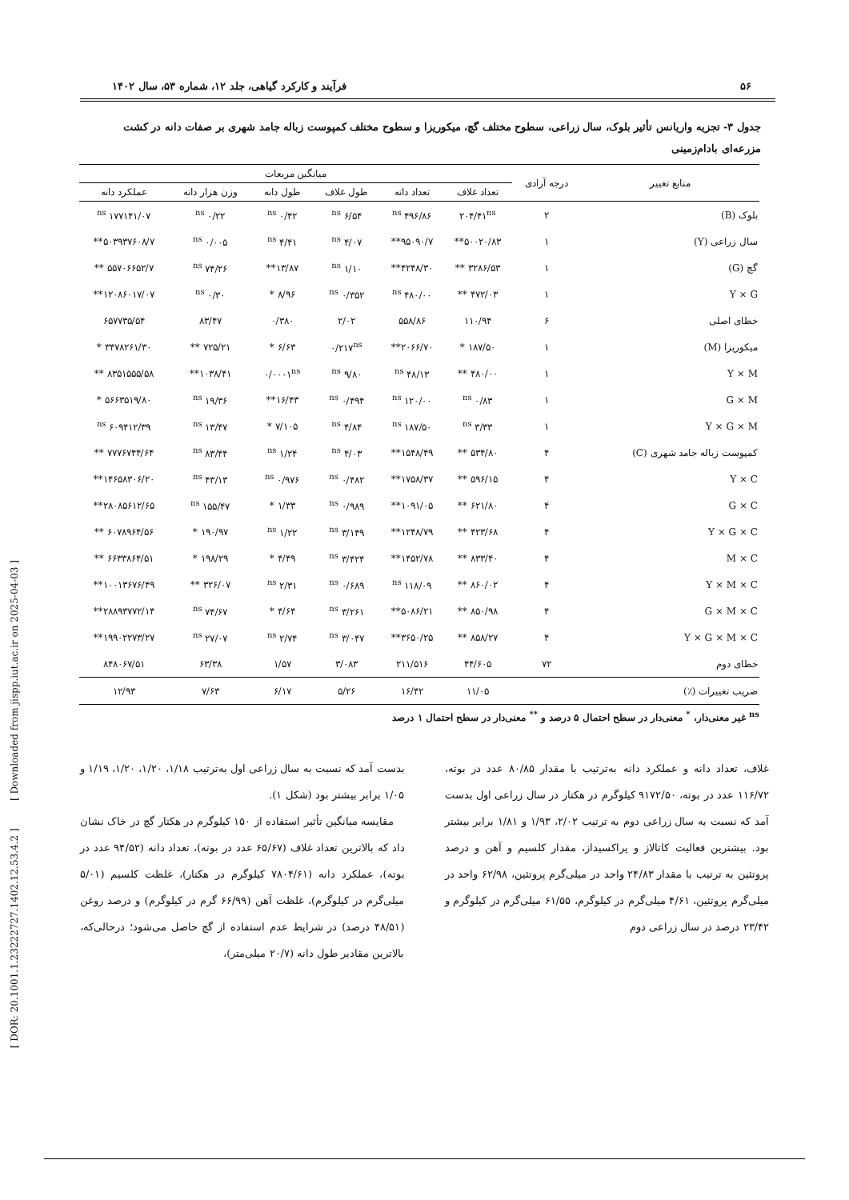[ DOR: 20.1001.1.23222727.1402.12.53.4.2 ] [ Downloaded from jispp.iut.ac.ir on 2025-04-03 ]
۵۶ فرآیند و کارکرد گیاهی، جلد ۱۲، شماره ۵۳، سال ۱۴۰۲
جدول ۳- تجزیه واریانس تأثیر بلوک، سال زراعی، سطوح مختلف گچ، میکوریزا و سطوح مختلف کمپوست زباله جامد شهری بر صفات دانه در کشت مزرعه‌ای بادام‌زمینی
| منابع تغییر | درجه آزادی | میانگین مربعات | | | | | |
| --- | --- | --- | --- | --- | --- | --- | --- |
| | | تعداد غلاف | تعداد دانه | طول غلاف | طول دانه | وزن هزار دانه | عملکرد دانه |
| بلوک (B) | ۲ | ۲۰۴/۴۱<sup>ns</sup> | ۴۹۶/۸۶ <sup>ns</sup> | ۶/۵۴ <sup>ns</sup> | ۰/۴۲ <sup>ns</sup> | ۰/۲۲ <sup>ns</sup> | ۱۷۷۱۴۱/۰۷ <sup>ns</sup> |
| سال زراعی (Y) | ۱ | ۵۰۰۲۰/۸۳** | ۹۵۰۹۰/۷** | ۴/۰۷ <sup>ns</sup> | ۴/۴۱ <sup>ns</sup> | ۰/۰۰۵ <sup>ns</sup> | ۵۰۳۹۳۷۶۰۸/۷** |
| گچ (G) | ۱ | ۳۲۸۶/۵۳ ** | ۴۲۴۸/۳۰** | ۱/۱۰ <sup>ns</sup> | ۱۳/۸۷** | ۷۴/۲۶ <sup>ns</sup> | ۵۵۷۰۶۶۵۲/۷ ** |
| Y × G | ۱ | ۴۷۲/۰۳ ** | ۴۸۰/۰۰ <sup>ns</sup> | ۰/۳۵۲ <sup>ns</sup> | ۸/۹۶ * | ۰/۳۰ <sup>ns</sup> | ۱۲۰۸۶۰۱۷/۰۷** |
| خطای اصلی | ۶ | ۱۱۰/۹۴ | ۵۵۸/۸۶ | ۲/۰۲ | ۰/۳۸۰ | ۸۳/۴۷ | ۶۵۷۷۳۵/۵۴ |
| میکوریزا (M) | ۱ | ۱۸۷/۵۰ * | ۲۰۶۶/۷۰** | ۰/۲۱۷<sup>ns</sup> | ۶/۶۳ * | ۷۲۵/۲۱ ** | ۳۴۷۸۲۶۱/۳۰ * |
| Y × M | ۱ | ۴۸۰/۰۰ ** | ۴۸/۱۳ <sup>ns</sup> | ۹/۸۰ <sup>ns</sup> | ۰/۰۰۰۱<sup>ns</sup> | ۱۰۳۸/۴۱** | ۸۳۵۱۵۵۵/۵۸ ** |
| G × M | ۱ | ۰/۸۳ <sup>ns</sup> | ۱۲۰/۰۰ <sup>ns</sup> | ۰/۴۹۴ <sup>ns</sup> | ۱۶/۴۳** | ۱۹/۳۶ <sup>ns</sup> | ۵۶۶۳۵۱۹/۸۰ * |
| Y × G × M | ۱ | ۳/۳۳ <sup>ns</sup> | ۱۸۷/۵۰ <sup>ns</sup> | ۴/۸۴ <sup>ns</sup> | ۷/۱۰۵ * | ۱۳/۴۷ <sup>ns</sup> | ۶۰۹۴۱۲/۳۹ <sup>ns</sup> |
| کمپوست زباله جامد شهری (C) | ۴ | ۵۳۴/۸۰ ** | ۱۵۴۸/۴۹** | ۴/۰۳ <sup>ns</sup> | ۱/۲۴ <sup>ns</sup> | ۸۳/۴۴ <sup>ns</sup> | ۷۷۷۶۷۴۴/۶۴ ** |
| Y × C | ۴ | ۵۹۶/۱۵ ** | ۱۷۵۸/۳۷** | ۰/۴۸۲ <sup>ns</sup> | ۰/۹۷۶ <sup>ns</sup> | ۴۳/۱۳ <sup>ns</sup> | ۱۴۶۵۸۳۰۶/۲۰** |
| G × C | ۴ | ۶۲۱/۸۰ ** | ۱۰۹۱/۰۵** | ۰/۹۸۹ <sup>ns</sup> | ۱/۳۳ * | ۱۵۵/۴۷ <sup>ns</sup> | ۲۸۰۸۵۶۱۲/۶۵** |
| Y × G × C | ۴ | ۴۲۳/۶۸ ** | ۱۲۴۸/۷۹** | ۳/۱۴۹ <sup>ns</sup> | ۱/۲۲ <sup>ns</sup> | ۱۹۰/۹۷ * | ۶۰۷۸۹۶۴/۵۶ ** |
| M × C | ۴ | ۸۳۳/۴۰ ** | ۱۴۵۲/۷۸** | ۳/۴۲۴ <sup>ns</sup> | ۴/۴۹ * | ۱۹۸/۲۹ * | ۶۶۳۳۸۶۴/۵۱ ** |
| Y × M × C | ۴ | ۸۶۰/۰۲ ** | ۱۱۸/۰۹ <sup>ns</sup> | ۰/۶۸۹ <sup>ns</sup> | ۲/۳۱ <sup>ns</sup> | ۳۲۶/۰۷ ** | ۱۰۰۱۳۶۷۶/۴۹** |
| G × M × C | ۴ | ۸۵۰/۹۸ ** | ۵۰۸۶/۲۱** | ۳/۲۶۱ <sup>ns</sup> | ۴/۶۴ * | ۷۴/۶۷ <sup>ns</sup> | ۲۸۸۹۳۷۷۲/۱۴** |
| Y × G × M × C | ۴ | ۸۵۸/۲۷ ** | ۳۶۵۰/۲۵** | ۳/۰۴۷ <sup>ns</sup> | ۲/۷۴ <sup>ns</sup> | ۲۷/۰۷ <sup>ns</sup> | ۱۹۹۰۲۲۷۳/۲۷** |
| خطای دوم | ۷۲ | ۴۴/۶۰۵ | ۲۱۱/۵۱۶ | ۳/۰۸۳ | ۱/۵۷ | ۶۳/۳۸ | ۸۴۸۰۶۷/۵۱ |
| ضریب تغییرات (٪) | | ۱۱/۰۵ | ۱۶/۴۲ | ۵/۲۶ | ۶/۱۷ | ۷/۶۳ | ۱۲/۹۳ |
<sup>ns</sup> غیر معنی‌دار، <sup>*</sup> معنی‌دار در سطح احتمال ۵ درصد و <sup>**</sup> معنی‌دار در سطح احتمال ۱ درصد
غلاف، تعداد دانه و عملکرد دانه به‌ترتیب با مقدار ۸۰/۸۵ عدد در بوته، ۱۱۶/۷۲ عدد در بوته، ۹۱۷۲/۵۰ کیلوگرم در هکتار در سال زراعی اول بدست آمد که نسبت به سال زراعی دوم به ترتیب ۲/۰۲، ۱/۹۳ و ۱/۸۱ برابر بیشتر بود. بیشترین فعالیت کاتالاز و پراکسیداز، مقدار کلسیم و آهن و درصد پروتئین به ترتیب با مقدار ۲۴/۸۳ واحد در میلی‌گرم پروتئین، ۶۲/۹۸ واحد در میلی‌گرم پروتئین، ۴/۶۱ میلی‌گرم در کیلوگرم، ۶۱/۵۵ میلی‌گرم در کیلوگرم و ۲۳/۴۲ درصد در سال زراعی دوم
بدست آمد که نسبت به سال زراعی اول به‌ترتیب ۱/۱۸، ۱/۲۰، ۱/۲۰، ۱/۱۹ و ۱/۰۵ برابر بیشتر بود (شکل ۱).
مقایسه میانگین تأثیر استفاده از ۱۵۰ کیلوگرم در هکتار گچ در خاک نشان داد که بالاترین تعداد غلاف (۶۵/۶۷ عدد در بوته)، تعداد دانه (۹۴/۵۲ عدد در بوته)، عملکرد دانه (۷۸۰۴/۶۱ کیلوگرم در هکتار)، غلظت کلسیم (۵/۰۱ میلی‌گرم در کیلوگرم)، غلظت آهن (۶۶/۹۹ گرم در کیلوگرم) و درصد روغن (۴۸/۵۱ درصد) در شرایط عدم استفاده از گچ حاصل می‌شود؛ درحالی‌که، بالاترین مقادیر طول دانه (۲۰/۷ میلی‌متر)،